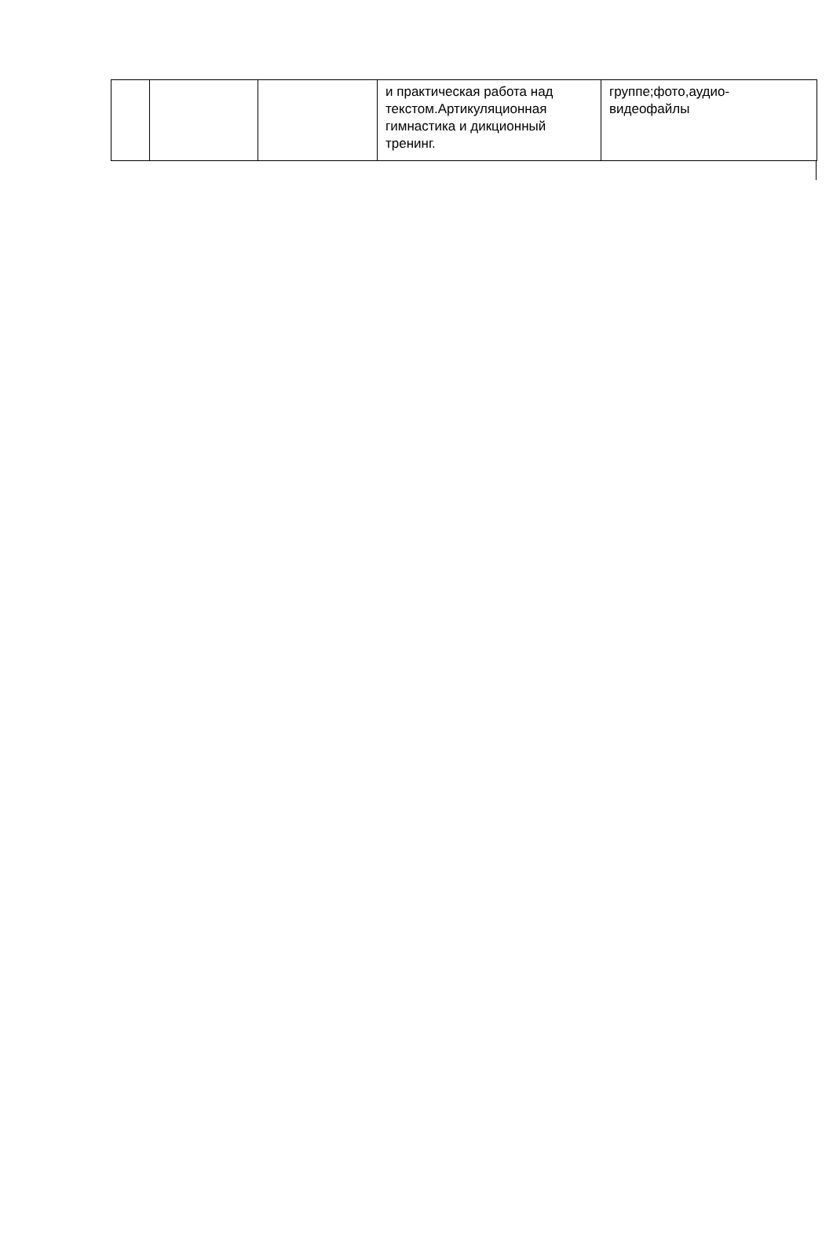| | | | и практическая работа над текстом.Артикуляционная гимнастика и дикционный тренинг. | группе;фото,аудио-видеофайлы |